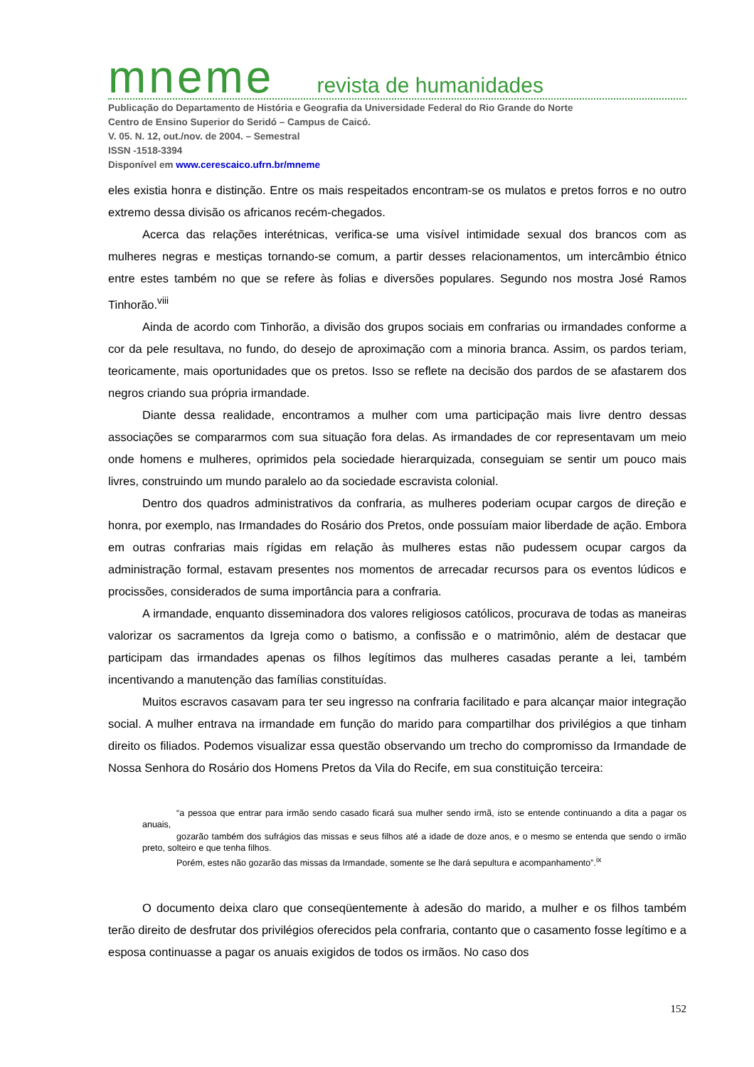mneme revista de humanidades
Publicação do Departamento de História e Geografia da Universidade Federal do Rio Grande do Norte
Centro de Ensino Superior do Seridó – Campus de Caicó.
V. 05. N. 12, out./nov. de 2004. – Semestral
ISSN -1518-3394
Disponível em www.cerescaico.ufrn.br/mneme
eles existia honra e distinção. Entre os mais respeitados encontram-se os mulatos e pretos forros e no outro extremo dessa divisão os africanos recém-chegados.
Acerca das relações interétnicas, verifica-se uma visível intimidade sexual dos brancos com as mulheres negras e mestiças tornando-se comum, a partir desses relacionamentos, um intercâmbio étnico entre estes também no que se refere às folias e diversões populares. Segundo nos mostra José Ramos Tinhorão.<sup>viii</sup>
Ainda de acordo com Tinhorão, a divisão dos grupos sociais em confrarias ou irmandades conforme a cor da pele resultava, no fundo, do desejo de aproximação com a minoria branca. Assim, os pardos teriam, teoricamente, mais oportunidades que os pretos. Isso se reflete na decisão dos pardos de se afastarem dos negros criando sua própria irmandade.
Diante dessa realidade, encontramos a mulher com uma participação mais livre dentro dessas associações se compararmos com sua situação fora delas. As irmandades de cor representavam um meio onde homens e mulheres, oprimidos pela sociedade hierarquizada, conseguiam se sentir um pouco mais livres, construindo um mundo paralelo ao da sociedade escravista colonial.
Dentro dos quadros administrativos da confraria, as mulheres poderiam ocupar cargos de direção e honra, por exemplo, nas Irmandades do Rosário dos Pretos, onde possuíam maior liberdade de ação. Embora em outras confrarias mais rígidas em relação às mulheres estas não pudessem ocupar cargos da administração formal, estavam presentes nos momentos de arrecadar recursos para os eventos lúdicos e procissões, considerados de suma importância para a confraria.
A irmandade, enquanto disseminadora dos valores religiosos católicos, procurava de todas as maneiras valorizar os sacramentos da Igreja como o batismo, a confissão e o matrimônio, além de destacar que participam das irmandades apenas os filhos legítimos das mulheres casadas perante a lei, também incentivando a manutenção das famílias constituídas.
Muitos escravos casavam para ter seu ingresso na confraria facilitado e para alcançar maior integração social. A mulher entrava na irmandade em função do marido para compartilhar dos privilégios a que tinham direito os filiados. Podemos visualizar essa questão observando um trecho do compromisso da Irmandade de Nossa Senhora do Rosário dos Homens Pretos da Vila do Recife, em sua constituição terceira:
“a pessoa que entrar para irmão sendo casado ficará sua mulher sendo irmã, isto se entende continuando a dita a pagar os anuais,
gozarão também dos sufrágios das missas e seus filhos até a idade de doze anos, e o mesmo se entenda que sendo o irmão preto, solteiro e que tenha filhos.
Porém, estes não gozarão das missas da Irmandade, somente se lhe dará sepultura e acompanhamento”.<sup>ix</sup>
O documento deixa claro que conseqüentemente à adesão do marido, a mulher e os filhos também terão direito de desfrutar dos privilégios oferecidos pela confraria, contanto que o casamento fosse legítimo e a esposa continuasse a pagar os anuais exigidos de todos os irmãos. No caso dos
152